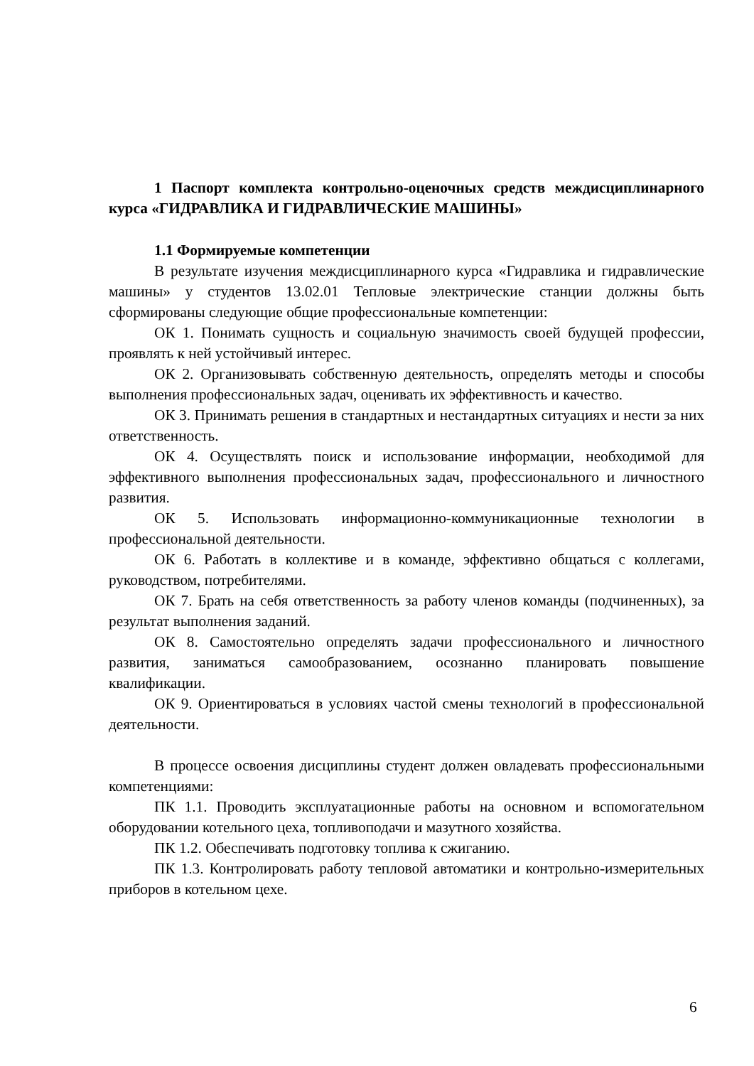1 Паспорт комплекта контрольно-оценочных средств междисциплинарного курса «ГИДРАВЛИКА И ГИДРАВЛИЧЕСКИЕ МАШИНЫ»
1.1 Формируемые компетенции
В результате изучения междисциплинарного курса «Гидравлика и гидравлические машины» у студентов 13.02.01 Тепловые электрические станции должны быть сформированы следующие общие профессиональные компетенции:
ОК 1. Понимать сущность и социальную значимость своей будущей профессии, проявлять к ней устойчивый интерес.
ОК 2. Организовывать собственную деятельность, определять методы и способы выполнения профессиональных задач, оценивать их эффективность и качество.
ОК 3. Принимать решения в стандартных и нестандартных ситуациях и нести за них ответственность.
ОК 4. Осуществлять поиск и использование информации, необходимой для эффективного выполнения профессиональных задач, профессионального и личностного развития.
ОК 5. Использовать информационно-коммуникационные технологии в профессиональной деятельности.
ОК 6. Работать в коллективе и в команде, эффективно общаться с коллегами, руководством, потребителями.
ОК 7. Брать на себя ответственность за работу членов команды (подчиненных), за результат выполнения заданий.
ОК 8. Самостоятельно определять задачи профессионального и личностного развития, заниматься самообразованием, осознанно планировать повышение квалификации.
ОК 9. Ориентироваться в условиях частой смены технологий в профессиональной деятельности.
В процессе освоения дисциплины студент должен овладевать профессиональными компетенциями:
ПК 1.1. Проводить эксплуатационные работы на основном и вспомогательном оборудовании котельного цеха, топливоподачи и мазутного хозяйства.
ПК 1.2. Обеспечивать подготовку топлива к сжиганию.
ПК 1.3. Контролировать работу тепловой автоматики и контрольно-измерительных приборов в котельном цехе.
6